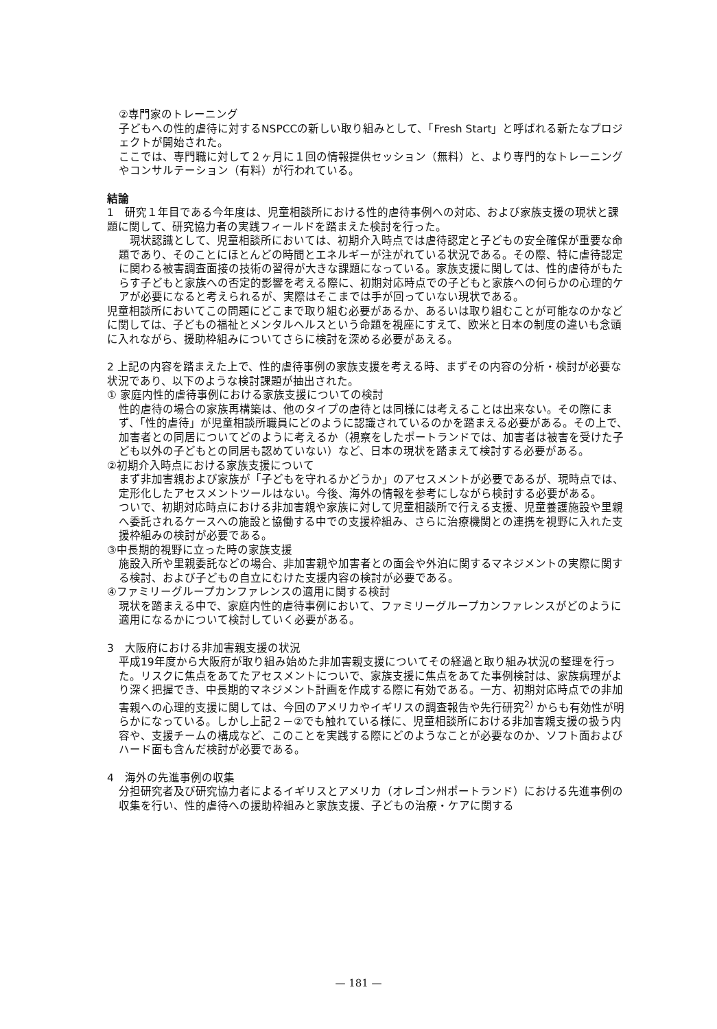②専門家のトレーニング
子どもへの性的虐待に対するNSPCCの新しい取り組みとして、「Fresh Start」と呼ばれる新たなプロジェクトが開始された。
ここでは、専門職に対して２ヶ月に１回の情報提供セッション（無料）と、より専門的なトレーニングやコンサルテーション（有料）が行われている。
結論
1　研究１年目である今年度は、児童相談所における性的虐待事例への対応、および家族支援の現状と課題に関して、研究協力者の実践フィールドを踏まえた検討を行った。
　現状認識として、児童相談所においては、初期介入時点では虐待認定と子どもの安全確保が重要な命題であり、そのことにほとんどの時間とエネルギーが注がれている状況である。その際、特に虐待認定に関わる被害調査面接の技術の習得が大きな課題になっている。家族支援に関しては、性的虐待がもたらす子どもと家族への否定的影響を考える際に、初期対応時点での子どもと家族への何らかの心理的ケアが必要になると考えられるが、実際はそこまでは手が回っていない現状である。
児童相談所においてこの問題にどこまで取り組む必要があるか、あるいは取り組むことが可能なのかなどに関しては、子どもの福祉とメンタルヘルスという命題を視座にすえて、欧米と日本の制度の違いも念頭に入れながら、援助枠組みについてさらに検討を深める必要があえる。
2 上記の内容を踏まえた上で、性的虐待事例の家族支援を考える時、まずその内容の分析・検討が必要な状況であり、以下のような検討課題が抽出された。
① 家庭内性的虐待事例における家族支援についての検討
性的虐待の場合の家族再構築は、他のタイプの虐待とは同様には考えることは出来ない。その際にまず、「性的虐待」が児童相談所職員にどのように認識されているのかを踏まえる必要がある。その上で、加害者との同居についてどのように考えるか（視察をしたポートランドでは、加害者は被害を受けた子ども以外の子どもとの同居も認めていない）など、日本の現状を踏まえて検討する必要がある。
②初期介入時点における家族支援について
まず非加害親および家族が「子どもを守れるかどうか」のアセスメントが必要であるが、現時点では、定形化したアセスメントツールはない。今後、海外の情報を参考にしながら検討する必要がある。
ついで、初期対応時点における非加害親や家族に対して児童相談所で行える支援、児童養護施設や里親へ委託されるケースへの施設と協働する中での支援枠組み、さらに治療機関との連携を視野に入れた支援枠組みの検討が必要である。
③中長期的視野に立った時の家族支援
施設入所や里親委託などの場合、非加害親や加害者との面会や外泊に関するマネジメントの実際に関する検討、および子どもの自立にむけた支援内容の検討が必要である。
④ファミリーグループカンファレンスの適用に関する検討
現状を踏まえる中で、家庭内性的虐待事例において、ファミリーグループカンファレンスがどのように適用になるかについて検討していく必要がある。
3　大阪府における非加害親支援の状況
平成19年度から大阪府が取り組み始めた非加害親支援についてその経過と取り組み状況の整理を行った。リスクに焦点をあてたアセスメントについで、家族支援に焦点をあてた事例検討は、家族病理がより深く把握でき、中長期的マネジメント計画を作成する際に有効である。一方、初期対応時点での非加害親への心理的支援に関しては、今回のアメリカやイギリスの調査報告や先行研究<sup>2)</sup> からも有効性が明らかになっている。しかし上記２－②でも触れている様に、児童相談所における非加害親支援の扱う内容や、支援チームの構成など、このことを実践する際にどのようなことが必要なのか、ソフト面およびハード面も含んだ検討が必要である。
4　海外の先進事例の収集
分担研究者及び研究協力者によるイギリスとアメリカ（オレゴン州ポートランド）における先進事例の収集を行い、性的虐待への援助枠組みと家族支援、子どもの治療・ケアに関する
— 181 —